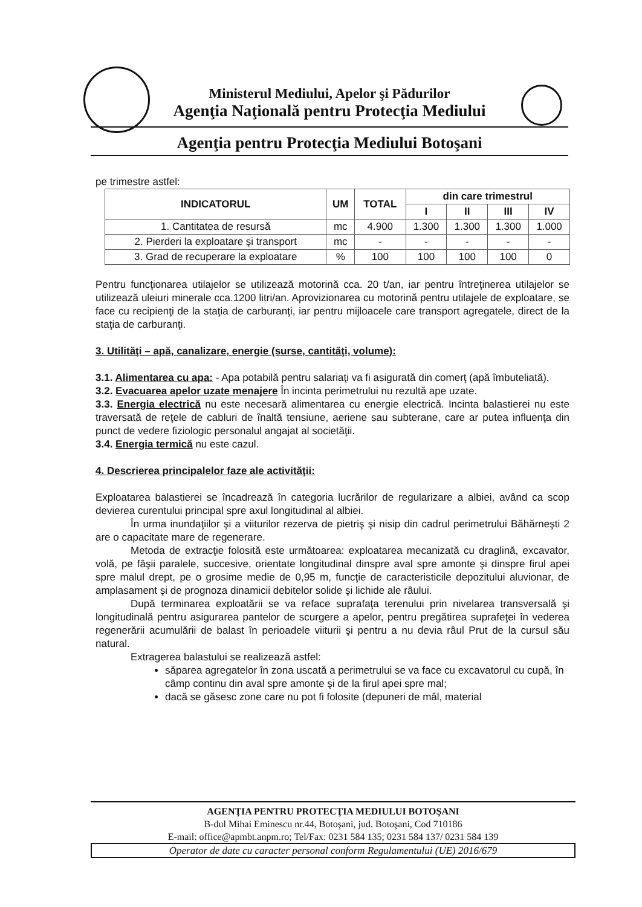Ministerul Mediului, Apelor şi Pădurilor
Agenţia Naţională pentru Protecţia Mediului
Agenţia pentru Protecţia Mediului Botoşani
pe trimestre astfel:
| INDICATORUL | UM | TOTAL | din care trimestrul | | | |
| --- | --- | --- | --- | --- | --- | --- |
| | | | I | II | III | IV |
| 1. Cantitatea de resursă | mc | 4.900 | 1.300 | 1.300 | 1.300 | 1.000 |
| 2. Pierderi la exploatare şi transport | mc | - | - | - | - | - |
| 3. Grad de recuperare la exploatare | % | 100 | 100 | 100 | 100 | 0 |
Pentru funcţionarea utilajelor se utilizează motorină cca. 20 t/an, iar pentru întreţinerea utilajelor se utilizează uleiuri minerale cca.1200 litri/an. Aprovizionarea cu motorină pentru utilajele de exploatare, se face cu recipienţi de la staţia de carburanţi, iar pentru mijloacele care transport agregatele, direct de la staţia de carburanţi.
3. Utilităţi – apă, canalizare, energie (surse, cantităţi, volume):
3.1. Alimentarea cu apa: - Apa potabilă pentru salariaţi va fi asigurată din comerţ (apă îmbuteliată).
3.2. Evacuarea apelor uzate menajere În incinta perimetrului nu rezultă ape uzate.
3.3. Energia electrică nu este necesară alimentarea cu energie electrică. Incinta balastierei nu este traversată de reţele de cabluri de înaltă tensiune, aeriene sau subterane, care ar putea influenţa din punct de vedere fiziologic personalul angajat al societăţii.
3.4. Energia termică nu este cazul.
4. Descrierea principalelor faze ale activităţii:
Exploatarea balastierei se încadrează în categoria lucrărilor de regularizare a albiei, având ca scop devierea curentului principal spre axul longitudinal al albiei.
În urma inundaţiilor şi a viiturilor rezerva de pietriş şi nisip din cadrul perimetrului Băhărneşti 2 are o capacitate mare de regenerare.
Metoda de extracţie folosită este următoarea: exploatarea mecanizată cu draglină, excavator, volă, pe fâşii paralele, succesive, orientate longitudinal dinspre aval spre amonte şi dinspre firul apei spre malul drept, pe o grosime medie de 0,95 m, funcţie de caracteristicile depozitului aluvionar, de amplasament şi de prognoza dinamicii debitelor solide şi lichide ale râului.
După terminarea exploatării se va reface suprafaţa terenului prin nivelarea transversală şi longitudinală pentru asigurarea pantelor de scurgere a apelor, pentru pregătirea suprafeţei în vederea regenerării acumulării de balast în perioadele viiturii şi pentru a nu devia râul Prut de la cursul său natural.
Extragerea balastului se realizează astfel:
săparea agregatelor în zona uscată a perimetrului se va face cu excavatorul cu cupă, în câmp continu din aval spre amonte şi de la firul apei spre mal;
dacă se găsesc zone care nu pot fi folosite (depuneri de mâl, material
AGENŢIA PENTRU PROTECŢIA MEDIULUI BOTOŞANI
B-dul Mihai Eminescu nr.44, Botoşani, jud. Botoşani, Cod 710186
E-mail: office@apmbt.anpm.ro; Tel/Fax: 0231 584 135; 0231 584 137/ 0231 584 139
Operator de date cu caracter personal conform Regulamentului (UE) 2016/679